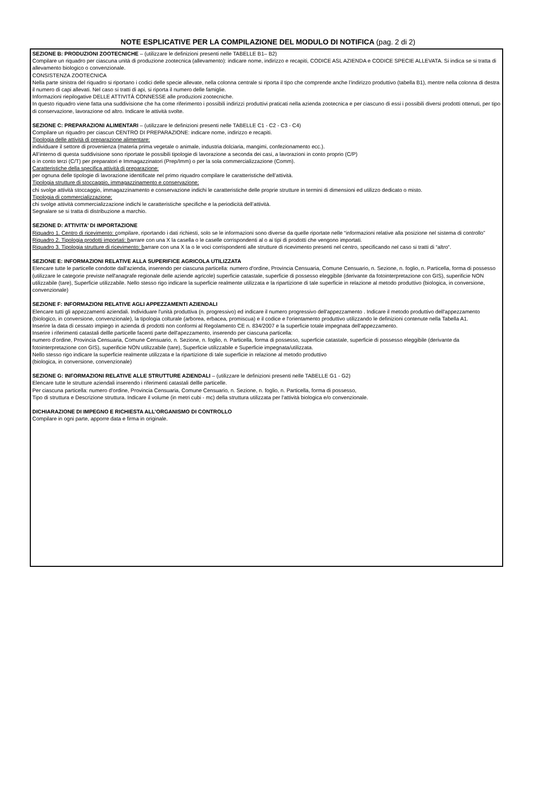NOTE ESPLICATIVE PER LA COMPILAZIONE DEL MODULO DI NOTIFICA (pag. 2 di 2)
SEZIONE B: PRODUZIONI ZOOTECNICHE – (utilizzare le definizioni presenti nelle TABELLE B1– B2)
Compilare un riquadro per ciascuna unità di produzione zootecnica (allevamento): indicare nome, indirizzo e recapiti, CODICE ASL AZIENDA e CODICE SPECIE ALLEVATA. Si indica se si tratta di allevamento biologico o convenzionale.
CONSISTENZA ZOOTECNICA
Nella parte sinistra del riquadro si riportano i codici delle specie allevate, nella colonna centrale si riporta il tipo che comprende anche l’indirizzo produttivo (tabella B1), mentre nella colonna di destra il numero di capi allevati. Nel caso si tratti di api, si riporta il numero delle famiglie.
Informazioni riepilogative DELLE ATTIVITÀ CONNESSE alle produzioni zootecniche.
In questo riquadro viene fatta una suddivisione che ha come riferimento i possibili indirizzi produttivi praticati nella azienda zootecnica e per ciascuno di essi i possibili diversi prodotti ottenuti, per tipo di conservazione, lavorazione od altro. Indicare le attività svolte.
SEZIONE C: PREPARAZIONI ALIMENTARI – (utilizzare le definizioni presenti nelle TABELLE C1 - C2 - C3 - C4)
Compilare un riquadro per ciascun CENTRO DI PREPARAZIONE: indicare nome, indirizzo e recapiti.
Tipologia delle attività di preparazione alimentare:
individuare il settore di provenienza (materia prima vegetale o animale, industria dolciaria, mangimi, confezionamento ecc.).
All’interno di questa suddivisione sono riportate le possibili tipologie di lavorazione a seconda dei casi, a lavorazioni in conto proprio (C/P)
o in conto terzi (C/T) per preparatori e Immagazzinatori (Prep/Imm) o per la sola commercializzazione (Comm).
Caratteristiche della specifica attività di preparazione:
per ognuna delle tipologie di lavorazione identificate nel primo riquadro compilare le caratteristiche dell’attività.
Tipologia strutture di stoccaggio, immagazzinamento e conservazione:
chi svolge attività stoccaggio, immagazzinamento e conservazione indichi le caratteristiche delle proprie strutture in termini di dimensioni ed utilizzo dedicato o misto.
Tipologia di commercializzazione:
chi svolge attività commercializzazione indichi le caratteristiche specifiche e la periodicità dell’attività.
Segnalare se si tratta di distribuzione a marchio.
SEZIONE D: ATTIVITA’ DI IMPORTAZIONE
Riquadro 1. Centro di ricevimento: compilare, riportando i dati richiesti, solo se le informazioni sono diverse da quelle riportate nelle “informazioni relative alla posizione nel sistema di controllo”
Riquadro 2. Tipologia prodotti importati: barrare con una X la casella o le caselle corrispondenti al o ai tipi di prodotti che vengono importati.
Riquadro 3. Tipologia strutture di ricevimento: barrare con una X la o le voci corrispondenti alle strutture di ricevimento presenti nel centro, specificando nel caso si tratti di “altro“.
SEZIONE E: INFORMAZIONI RELATIVE ALLA SUPERIFICE AGRICOLA UTILIZZATA
Elencare tutte le particelle condotte dall'azienda, inserendo per ciascuna particella: numero d'ordine, Provincia Censuaria, Comune Censuario, n. Sezione, n. foglio, n. Particella, forma di possesso (utilizzare le categorie previste nell'anagrafe regionale delle aziende agricole) superficie catastale, superficie di possesso eleggibile (derivante da fotointerpretazione con GIS), superificie NON utilizzabile (tare), Superficie utilizzabile. Nello stesso rigo indicare la superficie realmente utilizzata e la ripartizione di tale superficie in relazione al metodo produttivo (biologica, in conversione, convenzionale)
SEZIONE F: INFORMAZIONI RELATIVE AGLI APPEZZAMENTI AZIENDALI
Elencare tutti gli appezzamenti aziendali. Individuare l'unità produttiva (n. progressivo) ed indicare il numero progressivo dell'appezzamento . Indicare il metodo produttivo dell'appezzamento (biologico, in conversione, convenzionale), la tipologia colturale (arborea, erbacea, promiscua) e il codice e l'orientamento produttivo utilizzando le definizioni contenute nella Tabella A1.
Inserire la data di cessato impiego in azienda di prodotti non conformi al Regolamento CE n. 834/2007 e la superficie totale impegnata dell'appezzamento.
Inserire i riferimenti catastali dellle particelle facenti parte dell'apezzamento, inserendo per ciascuna particella:
numero d'ordine, Provincia Censuaria, Comune Censuario, n. Sezione, n. foglio, n. Particella, forma di possesso, superficie catastale, superficie di possesso eleggibile (derivante da fotointerpretazione con GIS), superificie NON utilizzabile (tare), Superficie utilizzabile e Superficie impegnata/utilizzata.
Nello stesso rigo indicare la superficie realmente utilizzata e la ripartizione di tale superficie in relazione al metodo produttivo
(biologica, in conversione, convenzionale)
SEZIONE G: INFORMAZIONI RELATIVE ALLE STRUTTURE AZIENDALI – (utilizzare le definizioni presenti nelle TABELLE G1 - G2)
Elencare tutte le strutture aziendali inserendo i riferimenti catastali dellle particelle.
Per ciascuna particella: numero d'ordine, Provincia Censuaria, Comune Censuario, n. Sezione, n. foglio, n. Particella, forma di possesso,
Tipo di struttura e Descrizione struttura. Indicare il volume (in metri cubi - mc) della struttura utilizzata per l'attività biologica e/o convenzionale.
DICHIARAZIONE DI IMPEGNO E RICHIESTA ALL’ORGANISMO DI CONTROLLO
Compilare in ogni parte, apporre data e firma in originale.